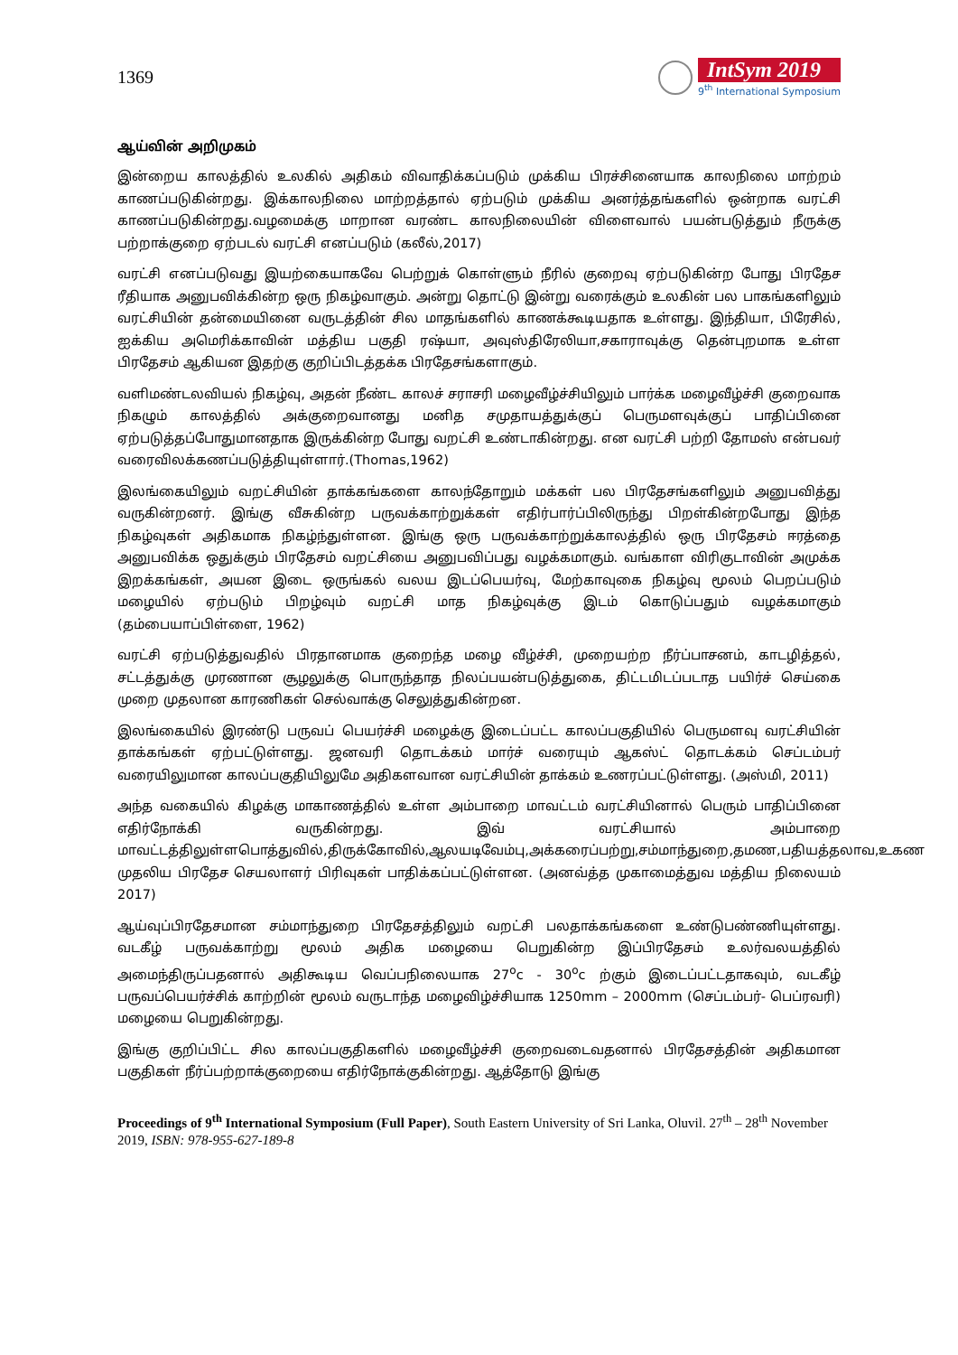1369
IntSym 2019
9<sup>th</sup> International Symposium
ஆய்வின் அறிமுகம்
இன்றைய காலத்தில் உலகில் அதிகம் விவாதிக்கப்படும் முக்கிய பிரச்சினையாக காலநிலை மாற்றம் காணப்படுகின்றது. இக்காலநிலை மாற்றத்தால் ஏற்படும் முக்கிய அனர்த்தங்களில் ஒன்றாக வரட்சி காணப்படுகின்றது.வழமைக்கு மாறான வரண்ட காலநிலையின் விளைவால் பயன்படுத்தும் நீருக்கு பற்றாக்குறை ஏற்படல் வரட்சி எனப்படும் (கலீல்,2017)
வரட்சி எனப்படுவது இயற்கையாகவே பெற்றுக் கொள்ளும் நீரில் குறைவு ஏற்படுகின்ற போது பிரதேச ரீதியாக அனுபவிக்கின்ற ஒரு நிகழ்வாகும். அன்று தொட்டு இன்று வரைக்கும் உலகின் பல பாகங்களிலும் வரட்சியின் தன்மையினை வருடத்தின் சில மாதங்களில் காணக்கூடியதாக உள்ளது. இந்தியா, பிரேசில், ஐக்கிய அமெரிக்காவின் மத்திய பகுதி ரஷ்யா, அவுஸ்திரேலியா,சகாராவுக்கு தென்புறமாக உள்ள பிரதேசம் ஆகியன இதற்கு குறிப்பிடத்தக்க பிரதேசங்களாகும்.
வளிமண்டலவியல் நிகழ்வு, அதன் நீண்ட காலச் சராசரி மழைவீழ்ச்சியிலும் பார்க்க மழைவீழ்ச்சி குறைவாக நிகழும் காலத்தில் அக்குறைவானது மனித சமுதாயத்துக்குப் பெருமளவுக்குப் பாதிப்பினை ஏற்படுத்தப்போதுமானதாக இருக்கின்ற போது வறட்சி உண்டாகின்றது. என வரட்சி பற்றி தோமஸ் என்பவர் வரைவிலக்கணப்படுத்தியுள்ளார்.(Thomas,1962)
இலங்கையிலும் வறட்சியின் தாக்கங்களை காலந்தோறும் மக்கள் பல பிரதேசங்களிலும் அனுபவித்து வருகின்றனர். இங்கு வீசுகின்ற பருவக்காற்றுக்கள் எதிர்பார்ப்பிலிருந்து பிறள்கின்றபோது இந்த நிகழ்வுகள் அதிகமாக நிகழ்ந்துள்ளன. இங்கு ஒரு பருவக்காற்றுக்காலத்தில் ஒரு பிரதேசம் ஈரத்தை அனுபவிக்க ஒதுக்கும் பிரதேசம் வறட்சியை அனுபவிப்பது வழக்கமாகும். வங்காள விரிகுடாவின் அமுக்க இறக்கங்கள், அயன இடை ஒருங்கல் வலய இடப்பெயர்வு, மேற்காவுகை நிகழ்வு மூலம் பெறப்படும் மழையில் ஏற்படும் பிறழ்வும் வறட்சி மாத நிகழ்வுக்கு இடம் கொடுப்பதும் வழக்கமாகும் (தம்பையாப்பிள்ளை, 1962)
வரட்சி ஏற்படுத்துவதில் பிரதானமாக குறைந்த மழை வீழ்ச்சி, முறையற்ற நீர்ப்பாசனம், காடழித்தல், சட்டத்துக்கு முரணான சூழலுக்கு பொருந்தாத நிலப்பயன்படுத்துகை, திட்டமிடப்படாத பயிர்ச் செய்கை முறை முதலான காரணிகள் செல்வாக்கு செலுத்துகின்றன.
இலங்கையில் இரண்டு பருவப் பெயர்ச்சி மழைக்கு இடைப்பட்ட காலப்பகுதியில் பெருமளவு வரட்சியின் தாக்கங்கள் ஏற்பட்டுள்ளது. ஜனவரி தொடக்கம் மார்ச் வரையும் ஆகஸ்ட் தொடக்கம் செப்டம்பர் வரையிலுமான காலப்பகுதியிலுமே அதிகளவான வரட்சியின் தாக்கம் உணரப்பட்டுள்ளது. (அஸ்மி, 2011)
அந்த வகையில் கிழக்கு மாகாணத்தில் உள்ள அம்பாறை மாவட்டம் வரட்சியினால் பெரும் பாதிப்பினை எதிர்நோக்கி வருகின்றது. இவ் வரட்சியால் அம்பாறை மாவட்டத்திலுள்ளபொத்துவில்,திருக்கோவில்,ஆலயடிவேம்பு,அக்கரைப்பற்று,சம்மாந்துறை,தமண,பதியத்தலாவ,உகண முதலிய பிரதேச செயலாளர் பிரிவுகள் பாதிக்கப்பட்டுள்ளன. (அனவ்த்த முகாமைத்துவ மத்திய நிலையம் 2017)
ஆய்வுப்பிரதேசமான சம்மாந்துறை பிரதேசத்திலும் வறட்சி பலதாக்கங்களை உண்டுபண்ணியுள்ளது. வடகீழ் பருவக்காற்று மூலம் அதிக மழையை பெறுகின்ற இப்பிரதேசம் உலர்வலயத்தில் அமைந்திருப்பதனால் அதிகூடிய வெப்பநிலையாக 27<sup>o</sup>c - 30<sup>o</sup>c ற்கும் இடைப்பட்டதாகவும், வடகீழ் பருவப்பெயர்ச்சிக் காற்றின் மூலம் வருடாந்த மழைவிழ்ச்சியாக 1250mm – 2000mm (செப்டம்பர்- பெப்ரவரி) மழையை பெறுகின்றது.
இங்கு குறிப்பிட்ட சில காலப்பகுதிகளில் மழைவீழ்ச்சி குறைவடைவதனால் பிரதேசத்தின் அதிகமான பகுதிகள் நீர்ப்பற்றாக்குறையை எதிர்நோக்குகின்றது. ஆத்தோடு இங்கு
Proceedings of 9<sup>th</sup> International Symposium (Full Paper), South Eastern University of Sri Lanka, Oluvil. 27<sup>th</sup> – 28<sup>th</sup> November 2019, ISBN: 978-955-627-189-8